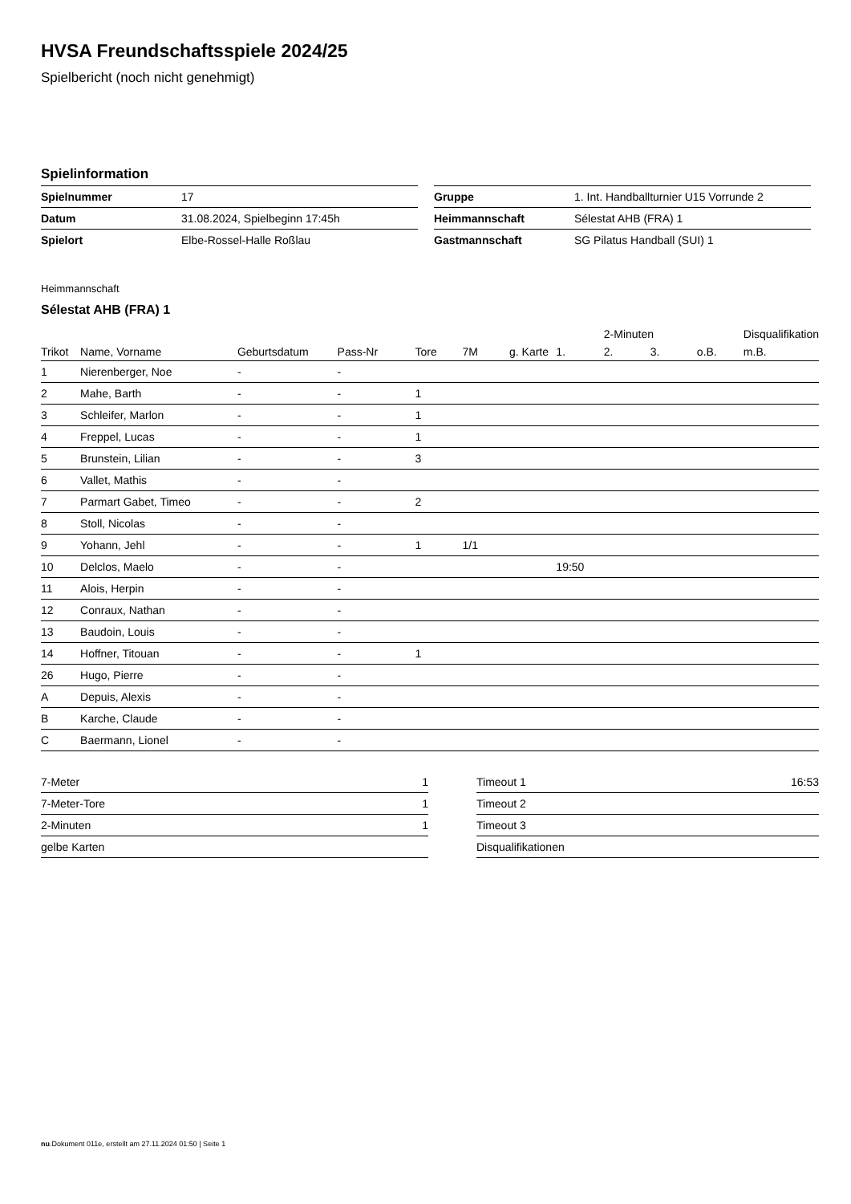HVSA Freundschaftsspiele 2024/25
Spielbericht (noch nicht genehmigt)
Spielinformation
| Spielnummer | 17 |
| Datum | 31.08.2024, Spielbeginn 17:45h |
| Spielort | Elbe-Rossel-Halle Roßlau |
| Gruppe | 1. Int. Handballturnier U15 Vorrunde 2 |
| Heimmannschaft | Sélestat AHB (FRA) 1 |
| Gastmannschaft | SG Pilatus Handball (SUI) 1 |
Heimmannschaft
Sélestat AHB (FRA) 1
| | | | | | | | | 2-Minuten | | | Disqualifikation |
| --- | --- | --- | --- | --- | --- | --- | --- | --- | --- | --- | --- |
| Trikot | Name, Vorname | Geburtsdatum | Pass-Nr | Tore | 7M | g. Karte | 1. | 2. | 3. | o.B. | m.B. |
| 1 | Nierenberger, Noe | - | - | | | | | | | | |
| 2 | Mahe, Barth | - | - | 1 | | | | | | | |
| 3 | Schleifer, Marlon | - | - | 1 | | | | | | | |
| 4 | Freppel, Lucas | - | - | 1 | | | | | | | |
| 5 | Brunstein, Lilian | - | - | 3 | | | | | | | |
| 6 | Vallet, Mathis | - | - | | | | | | | | |
| 7 | Parmart Gabet, Timeo | - | - | 2 | | | | | | | |
| 8 | Stoll, Nicolas | - | - | | | | | | | | |
| 9 | Yohann, Jehl | - | - | 1 | 1/1 | | | | | | |
| 10 | Delclos, Maelo | - | - | | | | 19:50 | | | | |
| 11 | Alois, Herpin | - | - | | | | | | | | |
| 12 | Conraux, Nathan | - | - | | | | | | | | |
| 13 | Baudoin, Louis | - | - | | | | | | | | |
| 14 | Hoffner, Titouan | - | - | 1 | | | | | | | |
| 26 | Hugo, Pierre | - | - | | | | | | | | |
| A | Depuis, Alexis | - | - | | | | | | | | |
| B | Karche, Claude | - | - | | | | | | | | |
| C | Baermann, Lionel | - | - | | | | | | | | |
| 7-Meter | 1 |
| 7-Meter-Tore | 1 |
| 2-Minuten | 1 |
| gelbe Karten | |
| Timeout 1 | 16:53 |
| Timeout 2 | |
| Timeout 3 | |
| Disqualifikationen | |
nu.Dokument 011e, erstellt am 27.11.2024 01:50 | Seite 1